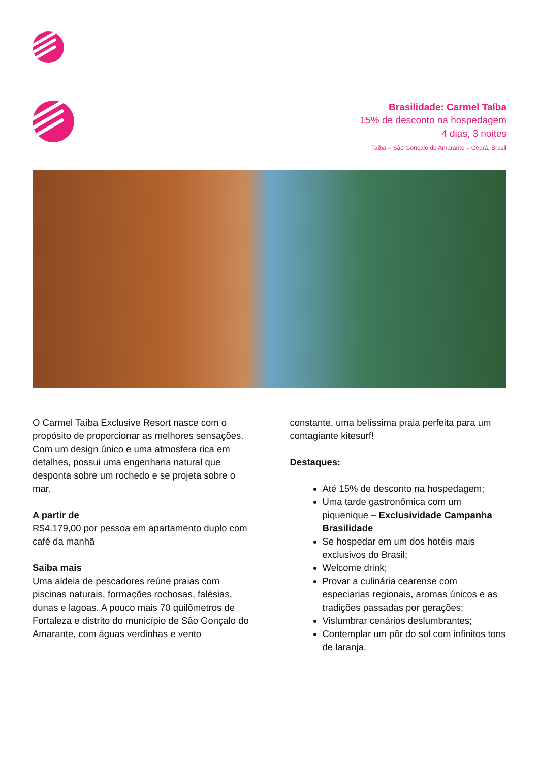Brasilidade: Carmel Taíba
15% de desconto na hospedagem
4 dias, 3 noites
Taíba – São Gonçalo do Amarante – Ceará, Brasil
O Carmel Taíba Exclusive Resort nasce com o propósito de proporcionar as melhores sensações. Com um design único e uma atmosfera rica em detalhes, possui uma engenharia natural que desponta sobre um rochedo e se projeta sobre o mar.
A partir de
R$4.179,00 por pessoa em apartamento duplo com café da manhã
Saiba mais
Uma aldeia de pescadores reúne praias com piscinas naturais, formações rochosas, falésias, dunas e lagoas. A pouco mais 70 quilômetros de Fortaleza e distrito do município de São Gonçalo do Amarante, com águas verdinhas e vento
constante, uma belíssima praia perfeita para um contagiante kitesurf!
Destaques:
Até 15% de desconto na hospedagem;
Uma tarde gastronômica com um piquenique – Exclusividade Campanha Brasilidade
Se hospedar em um dos hotéis mais exclusivos do Brasil;
Welcome drink;
Provar a culinária cearense com especiarias regionais, aromas únicos e as tradições passadas por gerações;
Vislumbrar cenários deslumbrantes;
Contemplar um pôr do sol com infinitos tons de laranja.